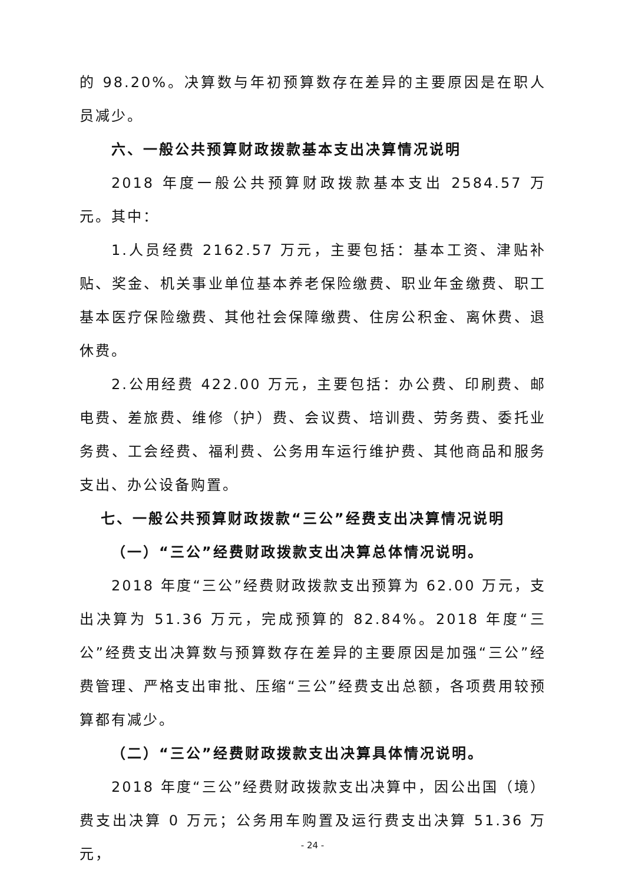的 98.20%。决算数与年初预算数存在差异的主要原因是在职人员减少。
六、一般公共预算财政拨款基本支出决算情况说明
2018 年度一般公共预算财政拨款基本支出 2584.57 万元。其中：
1.人员经费 2162.57 万元，主要包括：基本工资、津贴补贴、奖金、机关事业单位基本养老保险缴费、职业年金缴费、职工基本医疗保险缴费、其他社会保障缴费、住房公积金、离休费、退休费。
2.公用经费 422.00 万元，主要包括：办公费、印刷费、邮电费、差旅费、维修（护）费、会议费、培训费、劳务费、委托业务费、工会经费、福利费、公务用车运行维护费、其他商品和服务支出、办公设备购置。
七、一般公共预算财政拨款“三公”经费支出决算情况说明
（一）“三公”经费财政拨款支出决算总体情况说明。
2018 年度“三公”经费财政拨款支出预算为 62.00 万元，支出决算为 51.36 万元，完成预算的 82.84%。2018 年度“三公”经费支出决算数与预算数存在差异的主要原因是加强“三公”经费管理、严格支出审批、压缩“三公”经费支出总额，各项费用较预算都有减少。
（二）“三公”经费财政拨款支出决算具体情况说明。
2018 年度“三公”经费财政拨款支出决算中，因公出国（境）费支出决算 0 万元；公务用车购置及运行费支出决算 51.36 万元，
- 24 -